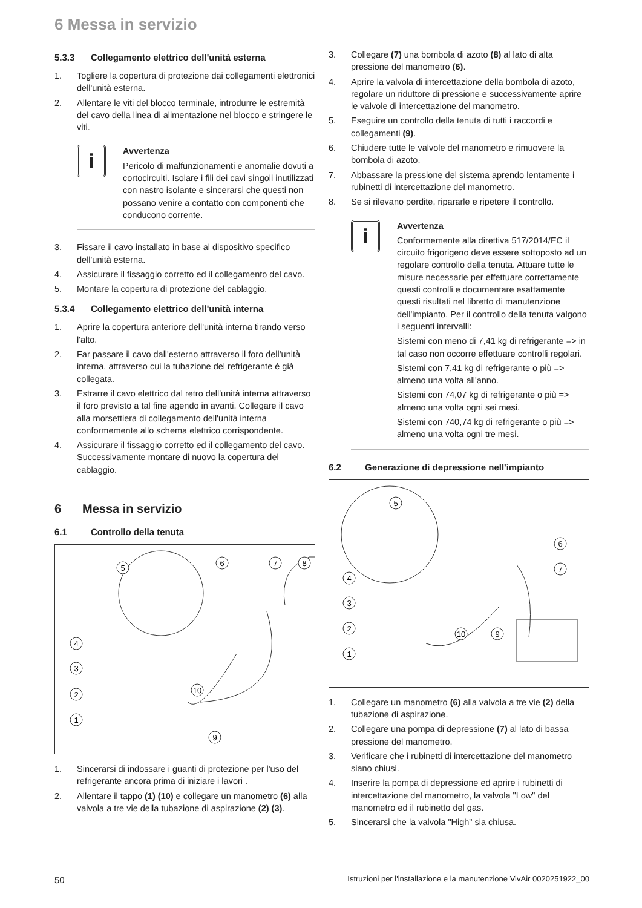6 Messa in servizio
5.3.3 Collegamento elettrico dell'unità esterna
1. Togliere la copertura di protezione dai collegamenti elettronici dell'unità esterna.
2. Allentare le viti del blocco terminale, introdurre le estremità del cavo della linea di alimentazione nel blocco e stringere le viti.
i
Avvertenza
Pericolo di malfunzionamenti e anomalie dovuti a cortocircuiti. Isolare i fili dei cavi singoli inutilizzati con nastro isolante e sincerarsi che questi non possano venire a contatto con componenti che conducono corrente.
3. Fissare il cavo installato in base al dispositivo specifico dell'unità esterna.
4. Assicurare il fissaggio corretto ed il collegamento del cavo.
5. Montare la copertura di protezione del cablaggio.
5.3.4 Collegamento elettrico dell'unità interna
1. Aprire la copertura anteriore dell'unità interna tirando verso l'alto.
2. Far passare il cavo dall'esterno attraverso il foro dell'unità interna, attraverso cui la tubazione del refrigerante è già collegata.
3. Estrarre il cavo elettrico dal retro dell'unità interna attraverso il foro previsto a tal fine agendo in avanti. Collegare il cavo alla morsettiera di collegamento dell'unità interna conformemente allo schema elettrico corrispondente.
4. Assicurare il fissaggio corretto ed il collegamento del cavo. Successivamente montare di nuovo la copertura del cablaggio.
6 Messa in servizio
6.1 Controllo della tenuta
5
6
7
8
4
3
2
1
10
9
1. Sincerarsi di indossare i guanti di protezione per l'uso del refrigerante ancora prima di iniziare i lavori .
2. Allentare il tappo (1) (10) e collegare un manometro (6) alla valvola a tre vie della tubazione di aspirazione (2) (3).
3. Collegare (7) una bombola di azoto (8) al lato di alta pressione del manometro (6).
4. Aprire la valvola di intercettazione della bombola di azoto, regolare un riduttore di pressione e successivamente aprire le valvole di intercettazione del manometro.
5. Eseguire un controllo della tenuta di tutti i raccordi e collegamenti (9).
6. Chiudere tutte le valvole del manometro e rimuovere la bombola di azoto.
7. Abbassare la pressione del sistema aprendo lentamente i rubinetti di intercettazione del manometro.
8. Se si rilevano perdite, ripararle e ripetere il controllo.
i
Avvertenza
Conformemente alla direttiva 517/2014/EC il circuito frigorigeno deve essere sottoposto ad un regolare controllo della tenuta. Attuare tutte le misure necessarie per effettuare correttamente questi controlli e documentare esattamente questi risultati nel libretto di manutenzione dell'impianto. Per il controllo della tenuta valgono i seguenti intervalli:
Sistemi con meno di 7,41 kg di refrigerante => in tal caso non occorre effettuare controlli regolari.
Sistemi con 7,41 kg di refrigerante o più => almeno una volta all'anno.
Sistemi con 74,07 kg di refrigerante o più => almeno una volta ogni sei mesi.
Sistemi con 740,74 kg di refrigerante o più => almeno una volta ogni tre mesi.
6.2 Generazione di depressione nell'impianto
5
6
7
4
3
2
1
10
9
1. Collegare un manometro (6) alla valvola a tre vie (2) della tubazione di aspirazione.
2. Collegare una pompa di depressione (7) al lato di bassa pressione del manometro.
3. Verificare che i rubinetti di intercettazione del manometro siano chiusi.
4. Inserire la pompa di depressione ed aprire i rubinetti di intercettazione del manometro, la valvola "Low" del manometro ed il rubinetto del gas.
5. Sincerarsi che la valvola "High" sia chiusa.
50 Istruzioni per l'installazione e la manutenzione VivAir 0020251922_00